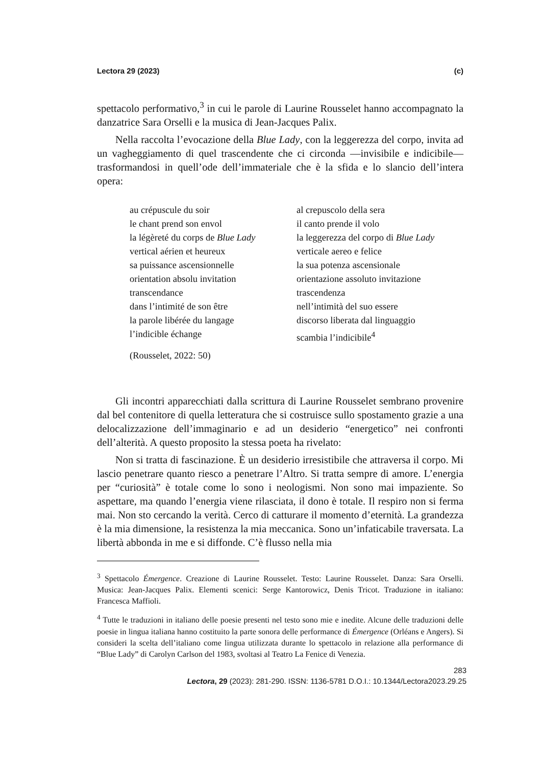Lectora 29 (2023) (c)
spettacolo performativo,<sup>3</sup> in cui le parole di Laurine Rousselet hanno accompagnato la danzatrice Sara Orselli e la musica di Jean-Jacques Palix.
Nella raccolta l’evocazione della Blue Lady, con la leggerezza del corpo, invita ad un vagheggiamento di quel trascendente che ci circonda —invisibile e indicibile— trasformandosi in quell’ode dell’immateriale che è la sfida e lo slancio dell’intera opera:
au crépuscule du soir
le chant prend son envol
la légèreté du corps de Blue Lady
vertical aérien et heureux
sa puissance ascensionnelle
orientation absolu invitation
transcendance
dans l’intimité de son être
la parole libérée du langage
l’indicible échange
al crepuscolo della sera
il canto prende il volo
la leggerezza del corpo di Blue Lady
verticale aereo e felice
la sua potenza ascensionale
orientazione assoluto invitazione
trascendenza
nell’intimità del suo essere
discorso liberata dal linguaggio
scambia l’indicibile<sup>4</sup>
(Rousselet, 2022: 50)
Gli incontri apparecchiati dalla scrittura di Laurine Rousselet sembrano provenire dal bel contenitore di quella letteratura che si costruisce sullo spostamento grazie a una delocalizzazione dell’immaginario e ad un desiderio “energetico” nei confronti dell’alterità. A questo proposito la stessa poeta ha rivelato:
Non si tratta di fascinazione. È un desiderio irresistibile che attraversa il corpo. Mi lascio penetrare quanto riesco a penetrare l’Altro. Si tratta sempre di amore. L’energia per “curiosità” è totale come lo sono i neologismi. Non sono mai impaziente. So aspettare, ma quando l’energia viene rilasciata, il dono è totale. Il respiro non si ferma mai. Non sto cercando la verità. Cerco di catturare il momento d’eternità. La grandezza è la mia dimensione, la resistenza la mia meccanica. Sono un’infaticabile traversata. La libertà abbonda in me e si diffonde. C’è flusso nella mia
<sup>3</sup> Spettacolo Émergence. Creazione di Laurine Rousselet. Testo: Laurine Rousselet. Danza: Sara Orselli. Musica: Jean-Jacques Palix. Elementi scenici: Serge Kantorowicz, Denis Tricot. Traduzione in italiano: Francesca Maffioli.
<sup>4</sup> Tutte le traduzioni in italiano delle poesie presenti nel testo sono mie e inedite. Alcune delle traduzioni delle poesie in lingua italiana hanno costituito la parte sonora delle performance di Émergence (Orléans e Angers). Si consideri la scelta dell’italiano come lingua utilizzata durante lo spettacolo in relazione alla performance di “Blue Lady” di Carolyn Carlson del 1983, svoltasi al Teatro La Fenice di Venezia.
283
Lectora, 29 (2023): 281-290. ISSN: 1136-5781 D.O.I.: 10.1344/Lectora2023.29.25